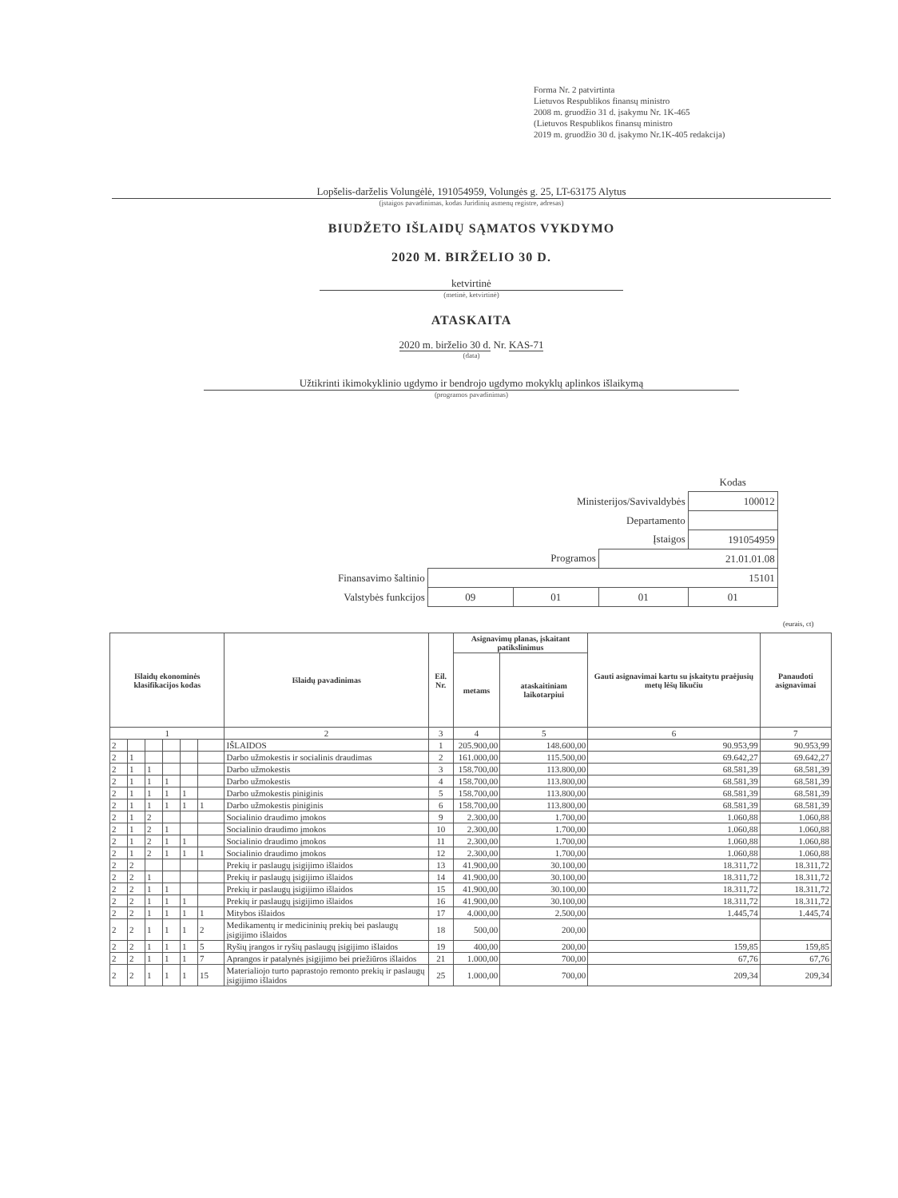Forma Nr. 2 patvirtinta
Lietuvos Respublikos finansų ministro
2008 m. gruodžio 31 d. įsakymu Nr. 1K-465
(Lietuvos Respublikos finansų ministro
2019 m. gruodžio 30 d. įsakymo Nr.1K-405 redakcija)
Lopšelis-darželis Volungėlė, 191054959, Volungės g. 25, LT-63175 Alytus
(įstaigos pavadinimas, kodas Juridinių asmenų registre, adresas)
BIUDŽETO IŠLAIDŲ SĄMATOS VYKDYMO
2020 M. BIRŽELIO 30 D.
ketvirtinė
(metinė, ketvirtinė)
ATASKAITA
2020 m. birželio 30 d. Nr. KAS-71
(data)
Užtikrinti ikimokyklinio ugdymo ir bendrojo ugdymo mokyklų aplinkos išlaikymą
(programos pavadinimas)
| | | | | Kodas |
| Ministerijos/Savivaldybės | | | | 100012 |
| Departamento | | | | |
| Įstaigos | | | | 191054959 |
| Programos | | | 21.01.01.08 | |
| Finansavimo šaltinio | 15101 | | | |
| Valstybės funkcijos | 09 | 01 | 01 | 01 |
(eurais, ct)
| Išlaidų ekonominės klasifikacijos kodas | | | | | | Išlaidų pavadinimas | Eil. Nr. | Asignavimų planas, įskaitant patikslinimus | | Gauti asignavimai kartu su įskaitytu praėjusių metų lėšų likučiu | Panaudoti asignavimai |
| --- | --- | --- | --- | --- | --- | --- | --- | --- | --- | --- | --- |
| | | | | | | | | metams | ataskaitiniam laikotarpiui | | |
| 1 | | | | | | 2 | 3 | 4 | 5 | 6 | 7 |
| 2 | | | | | | IŠLAIDOS | 1 | 205.900,00 | 148.600,00 | 90.953,99 | 90.953,99 |
| 2 | 1 | | | | | Darbo užmokestis ir socialinis draudimas | 2 | 161.000,00 | 115.500,00 | 69.642,27 | 69.642,27 |
| 2 | 1 | 1 | | | | Darbo užmokestis | 3 | 158.700,00 | 113.800,00 | 68.581,39 | 68.581,39 |
| 2 | 1 | 1 | 1 | | | Darbo užmokestis | 4 | 158.700,00 | 113.800,00 | 68.581,39 | 68.581,39 |
| 2 | 1 | 1 | 1 | 1 | | Darbo užmokestis piniginis | 5 | 158.700,00 | 113.800,00 | 68.581,39 | 68.581,39 |
| 2 | 1 | 1 | 1 | 1 | 1 | Darbo užmokestis piniginis | 6 | 158.700,00 | 113.800,00 | 68.581,39 | 68.581,39 |
| 2 | 1 | 2 | | | | Socialinio draudimo įmokos | 9 | 2.300,00 | 1.700,00 | 1.060,88 | 1.060,88 |
| 2 | 1 | 2 | 1 | | | Socialinio draudimo įmokos | 10 | 2.300,00 | 1.700,00 | 1.060,88 | 1.060,88 |
| 2 | 1 | 2 | 1 | 1 | | Socialinio draudimo įmokos | 11 | 2.300,00 | 1.700,00 | 1.060,88 | 1.060,88 |
| 2 | 1 | 2 | 1 | 1 | 1 | Socialinio draudimo įmokos | 12 | 2.300,00 | 1.700,00 | 1.060,88 | 1.060,88 |
| 2 | 2 | | | | | Prekių ir paslaugų įsigijimo išlaidos | 13 | 41.900,00 | 30.100,00 | 18.311,72 | 18.311,72 |
| 2 | 2 | 1 | | | | Prekių ir paslaugų įsigijimo išlaidos | 14 | 41.900,00 | 30.100,00 | 18.311,72 | 18.311,72 |
| 2 | 2 | 1 | 1 | | | Prekių ir paslaugų įsigijimo išlaidos | 15 | 41.900,00 | 30.100,00 | 18.311,72 | 18.311,72 |
| 2 | 2 | 1 | 1 | 1 | | Prekių ir paslaugų įsigijimo išlaidos | 16 | 41.900,00 | 30.100,00 | 18.311,72 | 18.311,72 |
| 2 | 2 | 1 | 1 | 1 | 1 | Mitybos išlaidos | 17 | 4.000,00 | 2.500,00 | 1.445,74 | 1.445,74 |
| 2 | 2 | 1 | 1 | 1 | 2 | Medikamentų ir medicininių prekių bei paslaugų įsigijimo išlaidos | 18 | 500,00 | 200,00 | | |
| 2 | 2 | 1 | 1 | 1 | 5 | Ryšių įrangos ir ryšių paslaugų įsigijimo išlaidos | 19 | 400,00 | 200,00 | 159,85 | 159,85 |
| 2 | 2 | 1 | 1 | 1 | 7 | Aprangos ir patalynės įsigijimo bei priežiūros išlaidos | 21 | 1.000,00 | 700,00 | 67,76 | 67,76 |
| 2 | 2 | 1 | 1 | 1 | 15 | Materialiojo turto paprastojo remonto prekių ir paslaugų įsigijimo išlaidos | 25 | 1.000,00 | 700,00 | 209,34 | 209,34 |